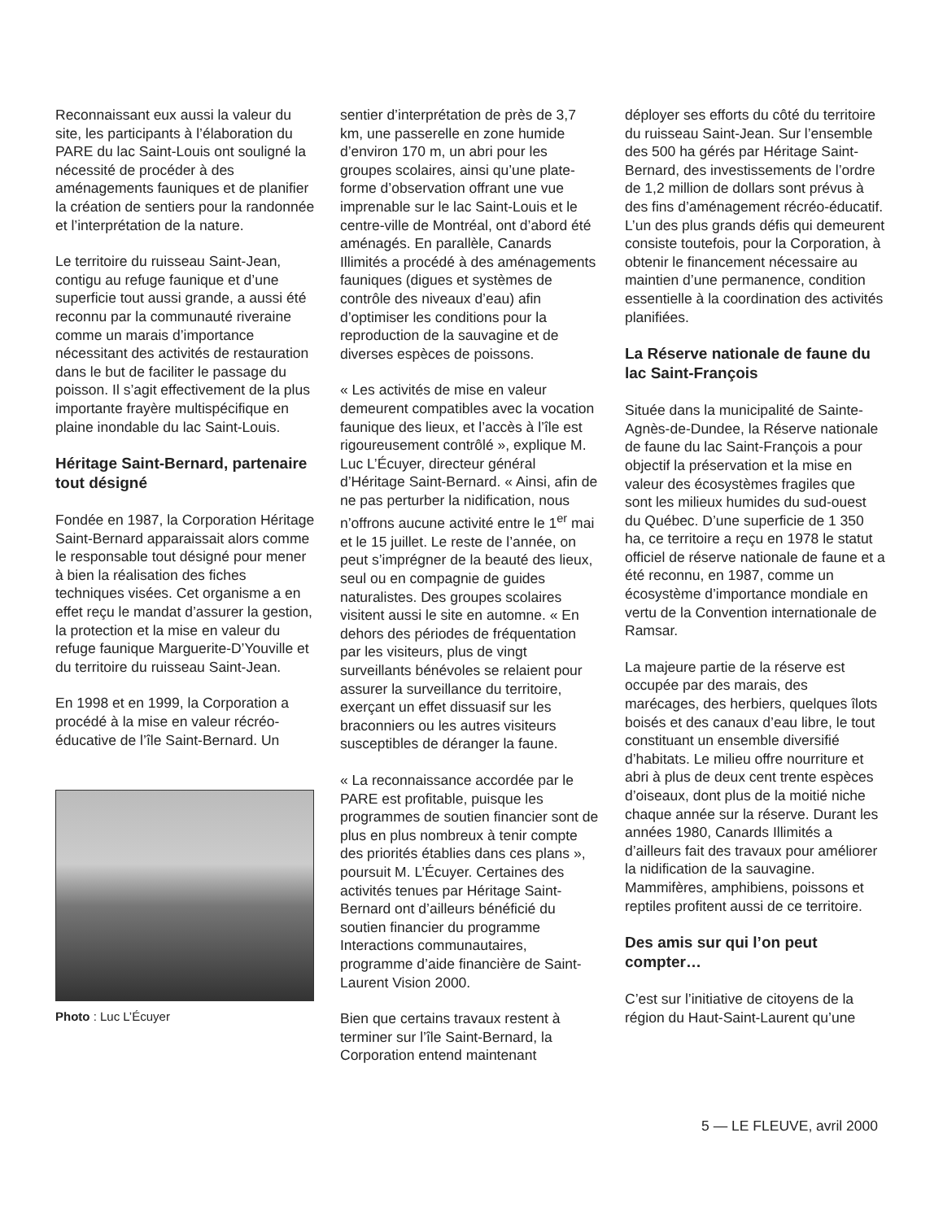Reconnaissant eux aussi la valeur du site, les participants à l’élaboration du PARE du lac Saint-Louis ont souligné la nécessité de procéder à des aménagements fauniques et de planifier la création de sentiers pour la randonnée et l’interprétation de la nature.
Le territoire du ruisseau Saint-Jean, contigu au refuge faunique et d’une superficie tout aussi grande, a aussi été reconnu par la communauté riveraine comme un marais d’importance nécessitant des activités de restauration dans le but de faciliter le passage du poisson. Il s’agit effectivement de la plus importante frayère multispécifique en plaine inondable du lac Saint-Louis.
Héritage Saint-Bernard, partenaire tout désigné
Fondée en 1987, la Corporation Héritage Saint-Bernard apparaissait alors comme le responsable tout désigné pour mener à bien la réalisation des fiches techniques visées. Cet organisme a en effet reçu le mandat d’assurer la gestion, la protection et la mise en valeur du refuge faunique Marguerite-D’Youville et du territoire du ruisseau Saint-Jean.
En 1998 et en 1999, la Corporation a procédé à la mise en valeur récréo-éducative de l’île Saint-Bernard. Un
Photo : Luc L’Écuyer
sentier d’interprétation de près de 3,7 km, une passerelle en zone humide d’environ 170 m, un abri pour les groupes scolaires, ainsi qu’une plate-forme d’observation offrant une vue imprenable sur le lac Saint-Louis et le centre-ville de Montréal, ont d’abord été aménagés. En parallèle, Canards Illimités a procédé à des aménagements fauniques (digues et systèmes de contrôle des niveaux d’eau) afin d’optimiser les conditions pour la reproduction de la sauvagine et de diverses espèces de poissons.
« Les activités de mise en valeur demeurent compatibles avec la vocation faunique des lieux, et l’accès à l’île est rigoureusement contrôlé », explique M. Luc L’Écuyer, directeur général d’Héritage Saint-Bernard. « Ainsi, afin de ne pas perturber la nidification, nous n’offrons aucune activité entre le 1<sup>er</sup> mai et le 15 juillet. Le reste de l’année, on peut s’imprégner de la beauté des lieux, seul ou en compagnie de guides naturalistes. Des groupes scolaires visitent aussi le site en automne. « En dehors des périodes de fréquentation par les visiteurs, plus de vingt surveillants bénévoles se relaient pour assurer la surveillance du territoire, exerçant un effet dissuasif sur les braconniers ou les autres visiteurs susceptibles de déranger la faune.
« La reconnaissance accordée par le PARE est profitable, puisque les programmes de soutien financier sont de plus en plus nombreux à tenir compte des priorités établies dans ces plans », poursuit M. L’Écuyer. Certaines des activités tenues par Héritage Saint-Bernard ont d’ailleurs bénéficié du soutien financier du programme Interactions communautaires, programme d’aide financière de Saint-Laurent Vision 2000.
Bien que certains travaux restent à terminer sur l’île Saint-Bernard, la Corporation entend maintenant
déployer ses efforts du côté du territoire du ruisseau Saint-Jean. Sur l’ensemble des 500 ha gérés par Héritage Saint-Bernard, des investissements de l’ordre de 1,2 million de dollars sont prévus à des fins d’aménagement récréo-éducatif. L’un des plus grands défis qui demeurent consiste toutefois, pour la Corporation, à obtenir le financement nécessaire au maintien d’une permanence, condition essentielle à la coordination des activités planifiées.
La Réserve nationale de faune du lac Saint-François
Située dans la municipalité de Sainte-Agnès-de-Dundee, la Réserve nationale de faune du lac Saint-François a pour objectif la préservation et la mise en valeur des écosystèmes fragiles que sont les milieux humides du sud-ouest du Québec. D’une superficie de 1 350 ha, ce territoire a reçu en 1978 le statut officiel de réserve nationale de faune et a été reconnu, en 1987, comme un écosystème d’importance mondiale en vertu de la Convention internationale de Ramsar.
La majeure partie de la réserve est occupée par des marais, des marécages, des herbiers, quelques îlots boisés et des canaux d’eau libre, le tout constituant un ensemble diversifié d’habitats. Le milieu offre nourriture et abri à plus de deux cent trente espèces d’oiseaux, dont plus de la moitié niche chaque année sur la réserve. Durant les années 1980, Canards Illimités a d’ailleurs fait des travaux pour améliorer la nidification de la sauvagine. Mammifères, amphibiens, poissons et reptiles profitent aussi de ce territoire.
Des amis sur qui l’on peut compter…
C’est sur l’initiative de citoyens de la région du Haut-Saint-Laurent qu’une
5 — LE FLEUVE, avril 2000